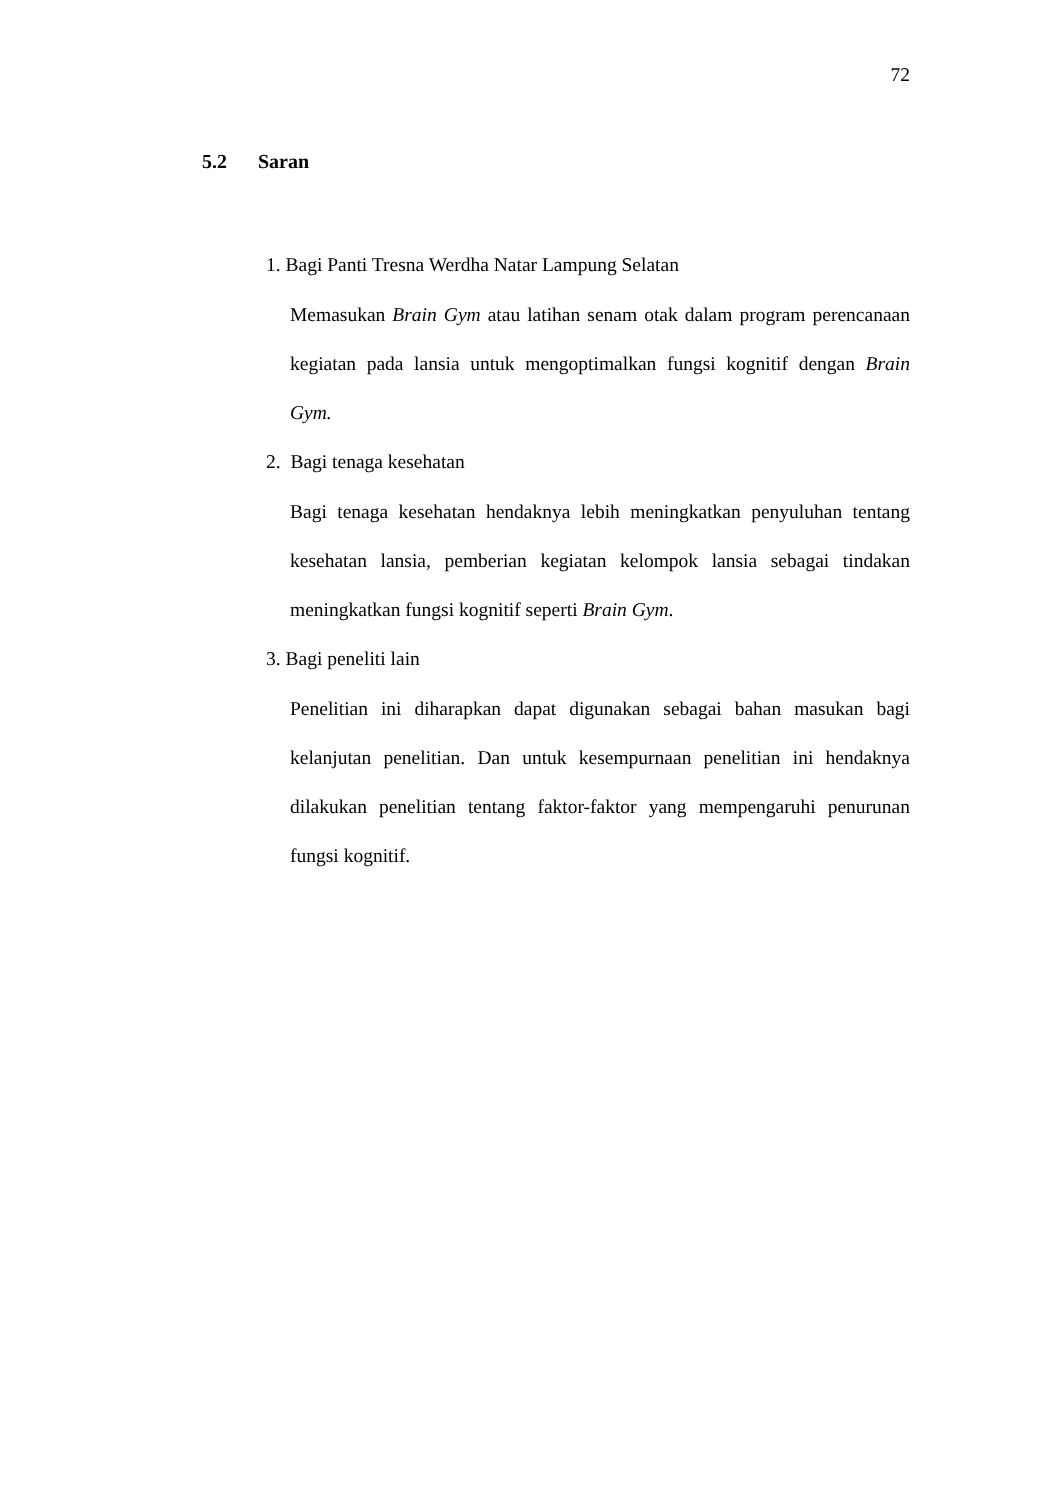72
5.2 Saran
1. Bagi Panti Tresna Werdha Natar Lampung Selatan
Memasukan Brain Gym atau latihan senam otak dalam program perencanaan kegiatan pada lansia untuk mengoptimalkan fungsi kognitif dengan Brain Gym.
2. Bagi tenaga kesehatan
Bagi tenaga kesehatan hendaknya lebih meningkatkan penyuluhan tentang kesehatan lansia, pemberian kegiatan kelompok lansia sebagai tindakan meningkatkan fungsi kognitif seperti Brain Gym.
3. Bagi peneliti lain
Penelitian ini diharapkan dapat digunakan sebagai bahan masukan bagi kelanjutan penelitian. Dan untuk kesempurnaan penelitian ini hendaknya dilakukan penelitian tentang faktor-faktor yang mempengaruhi penurunan fungsi kognitif.